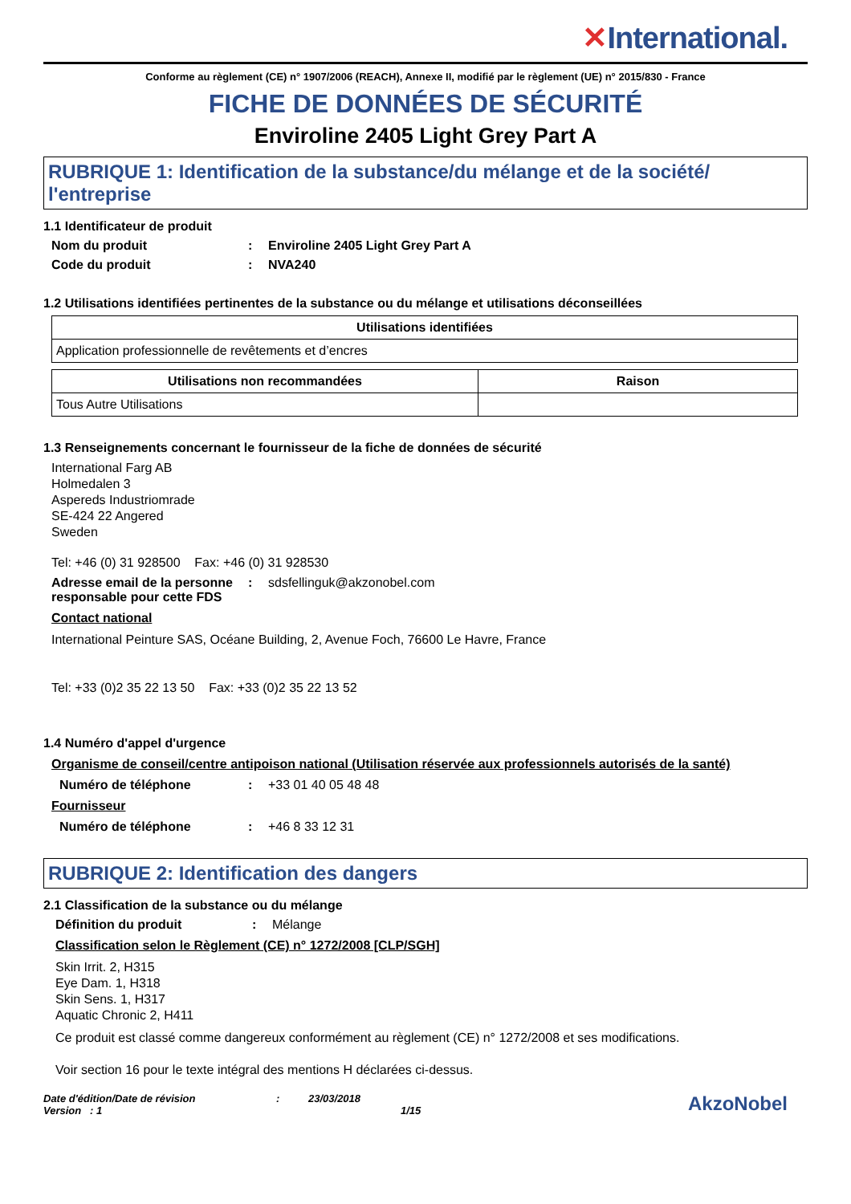✕International.
Conforme au règlement (CE) n° 1907/2006 (REACH), Annexe II, modifié par le règlement (UE) n° 2015/830 - France
FICHE DE DONNÉES DE SÉCURITÉ
Enviroline 2405 Light Grey Part A
RUBRIQUE 1: Identification de la substance/du mélange et de la société/ l'entreprise
1.1 Identificateur de produit
Nom du produit : Enviroline 2405 Light Grey Part A
Code du produit : NVA240
1.2 Utilisations identifiées pertinentes de la substance ou du mélange et utilisations déconseillées
| Utilisations identifiées |
| --- |
| Application professionnelle de revêtements et d’encres |
| Utilisations non recommandées | Raison |
| --- | --- |
| Tous Autre Utilisations | |
1.3 Renseignements concernant le fournisseur de la fiche de données de sécurité
International Farg AB
Holmedalen 3
Aspereds Industriomrade
SE-424 22 Angered
Sweden
Tel: +46 (0) 31 928500 Fax: +46 (0) 31 928530
Adresse email de la personne responsable pour cette FDS
: sdsfellinguk@akzonobel.com
Contact national
International Peinture SAS, Océane Building, 2, Avenue Foch, 76600 Le Havre, France
Tel: +33 (0)2 35 22 13 50 Fax: +33 (0)2 35 22 13 52
1.4 Numéro d'appel d'urgence
Organisme de conseil/centre antipoison national (Utilisation réservée aux professionnels autorisés de la santé)
Numéro de téléphone : +33 01 40 05 48 48
Fournisseur
Numéro de téléphone : +46 8 33 12 31
RUBRIQUE 2: Identification des dangers
2.1 Classification de la substance ou du mélange
Définition du produit : Mélange
Classification selon le Règlement (CE) n° 1272/2008 [CLP/SGH]
Skin Irrit. 2, H315
Eye Dam. 1, H318
Skin Sens. 1, H317
Aquatic Chronic 2, H411
Ce produit est classé comme dangereux conformément au règlement (CE) n° 1272/2008 et ses modifications.
Voir section 16 pour le texte intégral des mentions H déclarées ci-dessus.
Date d'édition/Date de révision
Version : 1
: 23/03/2018
1/15
AkzoNobel